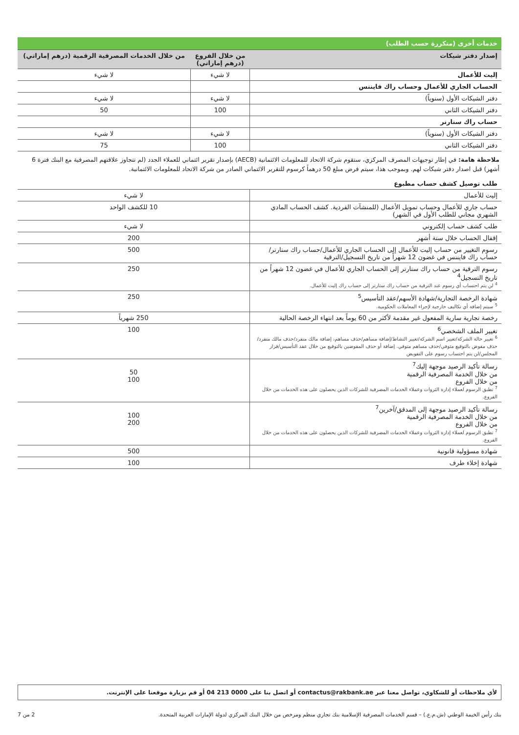| خدمات أخرى (متكررة حسب الطلب) | | |
| إصدار دفتر شيكات | من خلال الفروع (درهم إماراتي) | من خلال الخدمات المصرفية الرقمية (درهم إماراتي) |
| إليت للأعمال | لا شيء | لا شيء |
| الحساب الجاري للأعمال وحساب راك فايننس | | |
| دفتر الشيكات الأول (سنوياً) | لا شيء | لا شيء |
| دفتر الشيكات الثاني | 100 | 50 |
| حساب راك ستارتر | | |
| دفتر الشيكات الأول (سنوياً) | لا شيء | لا شيء |
| دفتر الشيكات الثاني | 100 | 75 |
ملاحظة هامة: في إطار توجيهات المصرف المركزي، ستقوم شركة الاتحاد للمعلومات الائتمانية (AECB) بإصدار تقرير ائتماني للعملاء الجدد (لم تتجاوز علاقتهم المصرفية مع البنك فترة 6 أشهر) قبل اصدار دفتر شيكات لهم. وبموجب هذا، سيتم فرض مبلغ 50 درهماً كرسوم للتقرير الائتماني الصادر من شركة الاتحاد للمعلومات الائتمانية.
| طلب توصيل كشف حساب مطبوع | |
| إليت للأعمال | لا شيء |
| حساب جاري للأعمال وحساب تمويل الأعمال (للمنشآت الفردية. كشف الحساب المادي الشهري مجاني للطلب الأول في الشهر) | 10 للكشف الواحد |
| طلب كشف حساب إلكتروني | لا شيء |
| إقفال الحساب خلال ستة أشهر | 200 |
| رسوم التغيير من حساب إليت للأعمال إلى الحساب الجاري للأعمال/حساب راك ستارتر/حساب راك فايننس في غضون 12 شهراً من تاريخ التسجيل/الترقية | 500 |
| رسوم الترقية من حساب راك ستارتر إلى الحساب الجاري للأعمال في غضون 12 شهراً من تاريخ التسجيل<sup>4</sup> <sup>4</sup> لن يتم احتساب أي رسوم عند الترقية من حساب راك ستارتر إلى حساب راك إليت للأعمال. | 250 |
| شهادة الرخصة التجارية/شهادة الأسهم/عقد التأسيس<sup>5</sup> <sup>5</sup> سيتم إضافة أي تكاليف خارجية لإجراء المعاملات الحكومية. | 250 |
| رخصة تجارية سارية المفعول غير مقدمة لأكثر من 60 يوماً بعد انتهاء الرخصة الحالية | 250 شهرياً |
| تغيير الملف الشخصي<sup>6</sup> <sup>6</sup> تغيير حالة الشركة/تغيير اسم الشركة/تغيير النشاط/إضافة مساهم/حذف مساهم، إضافة مالك منفرد/حذف مالك منفرد/حذف مفوض بالتوقيع متوفي/حذف مساهم متوفي. إضافة أو حذف المفوضين بالتوقيع من خلال عقد التأسيس/قرار المجلس/لن يتم احتساب رسوم على التفويض | 100 |
| رسالة تأكيد الرصيد موجهة إليك<sup>7</sup> من خلال الخدمة المصرفية الرقمية من خلال الفروع <sup>7</sup> تطبق الرسوم لعملاء إدارة الثروات وعملاء الخدمات المصرفية للشركات الذين يحصلون على هذه الخدمات من خلال الفروع. | 50 100 |
| رسالة تأكيد الرصيد موجهة إلى المدقق/آخرين<sup>7</sup> من خلال الخدمة المصرفية الرقمية من خلال الفروع <sup>7</sup> تطبق الرسوم لعملاء إدارة الثروات وعملاء الخدمات المصرفية للشركات الذين يحصلون على هذه الخدمات من خلال الفروع. | 100 200 |
| شهادة مسؤولية قانونية | 500 |
| شهادة إخلاء طرف | 100 |
لأي ملاحظات أو للشكاوي، تواصل معنا عبر contactus@rakbank.ae أو اتصل بنا على 0000 213 04 أو قم بزيارة موقعنا على الإنترنت.
بنك رأس الخيمة الوطني (ش.م.ع.) – قسم الخدمات المصرفية الإسلامية بنك تجاري منظم ومرخص من خلال البنك المركزي لدولة الإمارات العربية المتحدة. 2 من 7